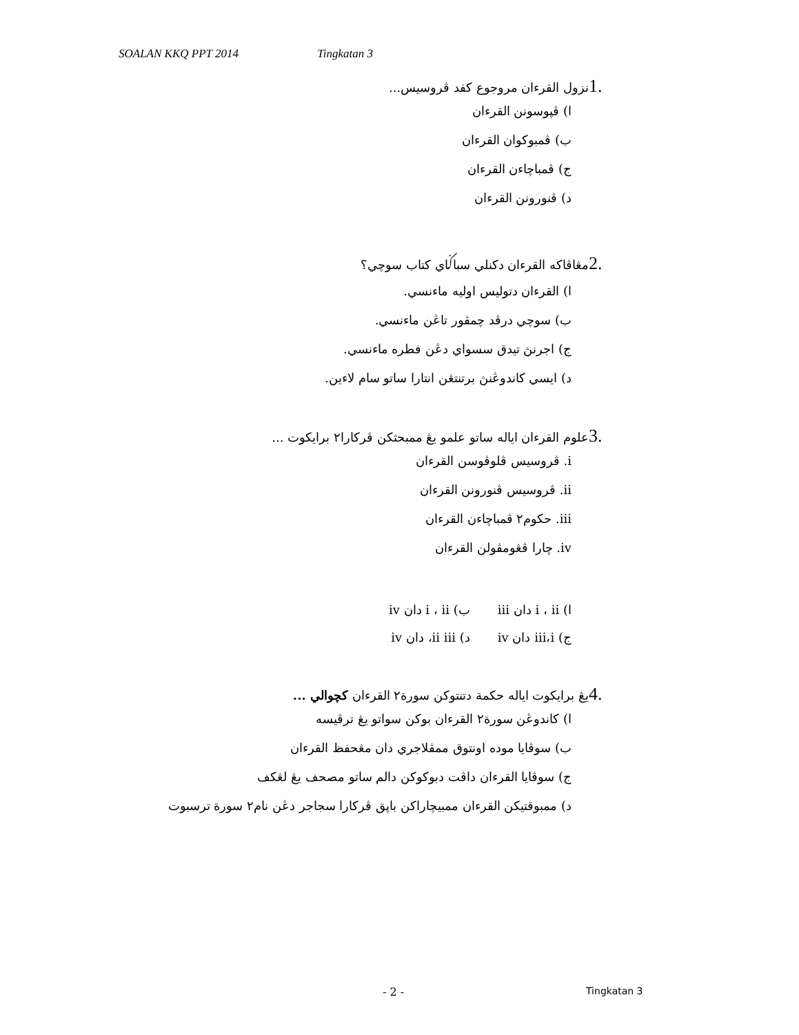SOALAN KKQ PPT 2014 Tingkatan 3
1. نزول القرءان مروجوع كفد ڤروسيس...
ا) ڤپوسونن القرءان
ب) ڤمبوكوان القرءان
ج) ڤمباچاءن القرءان
د) ڤنورونن القرءان
2. مڠاڤاكه القرءان دكنلي سباݢاي كتاب سوچي؟
ا) القرءان دتوليس اوليه ماءنسي.
ب) سوچي درڤد چمڤور تاڠن ماءنسي.
ج) اجرنڽ تيدق سسواي دڠن فطره ماءنسي.
د) ايسي كاندوڠنڽ برتنتڠن انتارا ساتو سام لاءين.
3. علوم القرءان اياله ساتو علمو يڠ ممبحثكن ڤركارا٢ برايكوت ...
i. ڤروسيس ڤلوڤوسن القرءان
ii. ڤروسيس ڤنورونن القرءان
iii. حكوم٢ ڤمباچاءن القرءان
iv. چارا ڤڠومڤولن القرءان
| ا) i ، ii دان iii | ب) i ، ii دان iv |
| ج) iii،i دان iv | د) ii iii، دان iv |
4. يڠ برايكوت اياله حكمة دتنتوكن سورة٢ القرءان كچوالي ...
ا) كاندوڠن سورة٢ القرءان بوكن سواتو يڠ ترڤيسه
ب) سوڤايا موده اونتوق ممڤلاجري دان مڠحفظ القرءان
ج) سوڤايا القرءان داڤت دبوكوكن دالم ساتو مصحف يڠ لڠكف
د) ممبوقتيكن القرءان ممبيچاراكن باپق ڤركارا سجاجر دڠن نام٢ سورة ترسبوت
- 2 - Tingkatan 3